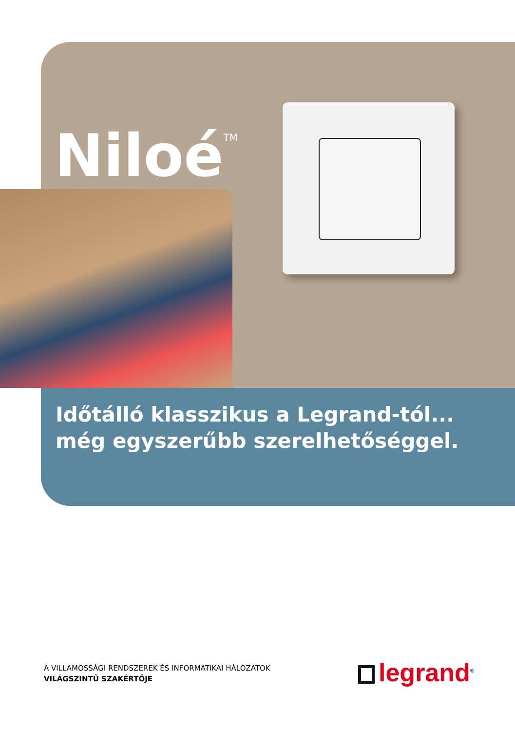Niloé<sup>TM</sup>
Időtálló klasszikus a Legrand-tól...
még egyszerűbb szerelhetőséggel.
A VILLAMOSSÁGI RENDSZEREK ÉS INFORMATIKAI HÁLÓZATOK
VILÁGSZINTŰ SZAKÉRTŐJE
legrand<sup>®</sup>